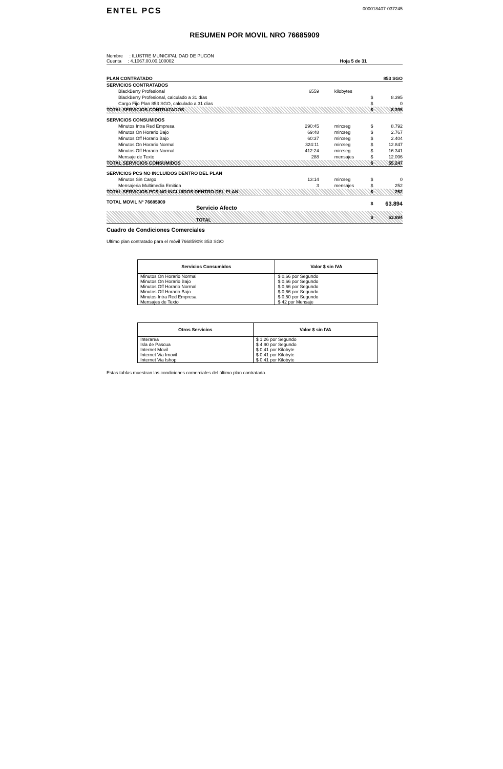ENTEL PCS
000018407-037245
RESUMEN POR MOVIL NRO 76685909
Nombre : ILUSTRE MUNICIPALIDAD DE PUCON
Cuenta : 4.1067.00.00.100002
Hoja 5 de 31
| PLAN CONTRATADO | | | | 853 SGO |
| SERVICIOS CONTRATADOS | | | | |
| BlackBerry Profesional | 6559 | kilobytes | | |
| BlackBerry Profesional, calculado a 31 días | | | $ | 8.395 |
| Cargo Fijo Plan 853 SGO, calculado a 31 días | | | $ | 0 |
| TOTAL SERVICIOS CONTRATADOS | | | $ | 8.395 |
| SERVICIOS CONSUMIDOS | | | | |
| Minutos Intra Red Empresa | 290:45 | min:seg | $ | 8.792 |
| Minutos On Horario Bajo | 69:48 | min:seg | $ | 2.767 |
| Minutos Off Horario Bajo | 60:37 | min:seg | $ | 2.404 |
| Minutos On Horario Normal | 324:11 | min:seg | $ | 12.847 |
| Minutos Off Horario Normal | 412:24 | min:seg | $ | 16.341 |
| Mensaje de Texto | 288 | mensajes | $ | 12.096 |
| TOTAL SERVICIOS CONSUMIDOS | | | $ | 55.247 |
| SERVICIOS PCS NO INCLUIDOS DENTRO DEL PLAN | | | | |
| Minutos Sin Cargo | 13:14 | min:seg | $ | 0 |
| Mensajeria Multimedia Emitida | 3 | mensajes | $ | 252 |
| TOTAL SERVICIOS PCS NO INCLUIDOS DENTRO DEL PLAN | | | $ | 252 |
| TOTAL MOVIL Nº 76685909 Servicio Afecto | | | $ | 63.894 |
| TOTAL | | | $ | 63.894 |
Cuadro de Condiciones Comerciales
Ultimo plan contratado para el móvil 76685909: 853 SGO
| Servicios Consumidos | Valor $ sin IVA |
| --- | --- |
| Minutos On Horario Normal | $ 0,66 por Segundo |
| Minutos On Horario Bajo | $ 0,66 por Segundo |
| Minutos Off Horario Normal | $ 0,66 por Segundo |
| Minutos Off Horario Bajo | $ 0,66 por Segundo |
| Minutos Intra Red Empresa | $ 0,50 por Segundo |
| Mensajes de Texto | $ 42 por Mensaje |
| Otros Servicios | Valor $ sin IVA |
| --- | --- |
| Interarea | $ 1,26 por Segundo |
| Isla de Pascua | $ 4,90 por Segundo |
| Internet Movil | $ 0,41 por Kilobyte |
| Internet Via Imovil | $ 0,41 por Kilobyte |
| Internet Via Ishop | $ 0,41 por Kilobyte |
Estas tablas muestran las condiciones comerciales del último plan contratado.